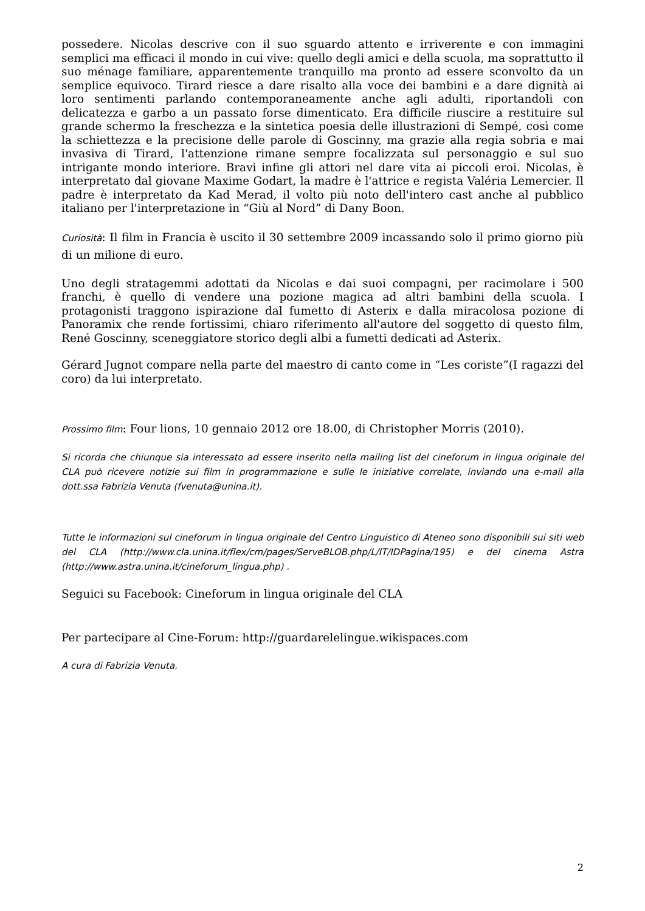possedere. Nicolas descrive con il suo sguardo attento e irriverente e con immagini semplici ma efficaci il mondo in cui vive: quello degli amici e della scuola, ma soprattutto il suo ménage familiare, apparentemente tranquillo ma pronto ad essere sconvolto da un semplice equivoco. Tirard riesce a dare risalto alla voce dei bambini e a dare dignità ai loro sentimenti parlando contemporaneamente anche agli adulti, riportandoli con delicatezza e garbo a un passato forse dimenticato. Era difficile riuscire a restituire sul grande schermo la freschezza e la sintetica poesia delle illustrazioni di Sempé, così come la schiettezza e la precisione delle parole di Goscinny, ma grazie alla regia sobria e mai invasiva di Tirard, l'attenzione rimane sempre focalizzata sul personaggio e sul suo intrigante mondo interiore. Bravi infine gli attori nel dare vita ai piccoli eroi. Nicolas, è interpretato dal giovane Maxime Godart, la madre è l'attrice e regista Valéria Lemercier. Il padre è interpretato da Kad Merad, il volto più noto dell'intero cast anche al pubblico italiano per l'interpretazione in “Giù al Nord” di Dany Boon.
Curiosità: Il film in Francia è uscito il 30 settembre 2009 incassando solo il primo giorno più di un milione di euro.
Uno degli stratagemmi adottati da Nicolas e dai suoi compagni, per racimolare i 500 franchi, è quello di vendere una pozione magica ad altri bambini della scuola. I protagonisti traggono ispirazione dal fumetto di Asterix e dalla miracolosa pozione di Panoramix che rende fortissimi, chiaro riferimento all'autore del soggetto di questo film, René Goscinny, sceneggiatore storico degli albi a fumetti dedicati ad Asterix.
Gérard Jugnot compare nella parte del maestro di canto come in “Les coriste”(I ragazzi del coro) da lui interpretato.
Prossimo film: Four lions, 10 gennaio 2012 ore 18.00, di Christopher Morris (2010).
Si ricorda che chiunque sia interessato ad essere inserito nella mailing list del cineforum in lingua originale del CLA può ricevere notizie sui film in programmazione e sulle le iniziative correlate, inviando una e-mail alla dott.ssa Fabrizia Venuta (fvenuta@unina.it).
Tutte le informazioni sul cineforum in lingua originale del Centro Linguistico di Ateneo sono disponibili sui siti web del CLA (http://www.cla.unina.it/flex/cm/pages/ServeBLOB.php/L/IT/IDPagina/195) e del cinema Astra (http://www.astra.unina.it/cineforum_lingua.php) .
Seguici su Facebook: Cineforum in lingua originale del CLA
Per partecipare al Cine-Forum: http://guardarelelingue.wikispaces.com
A cura di Fabrizia Venuta.
2